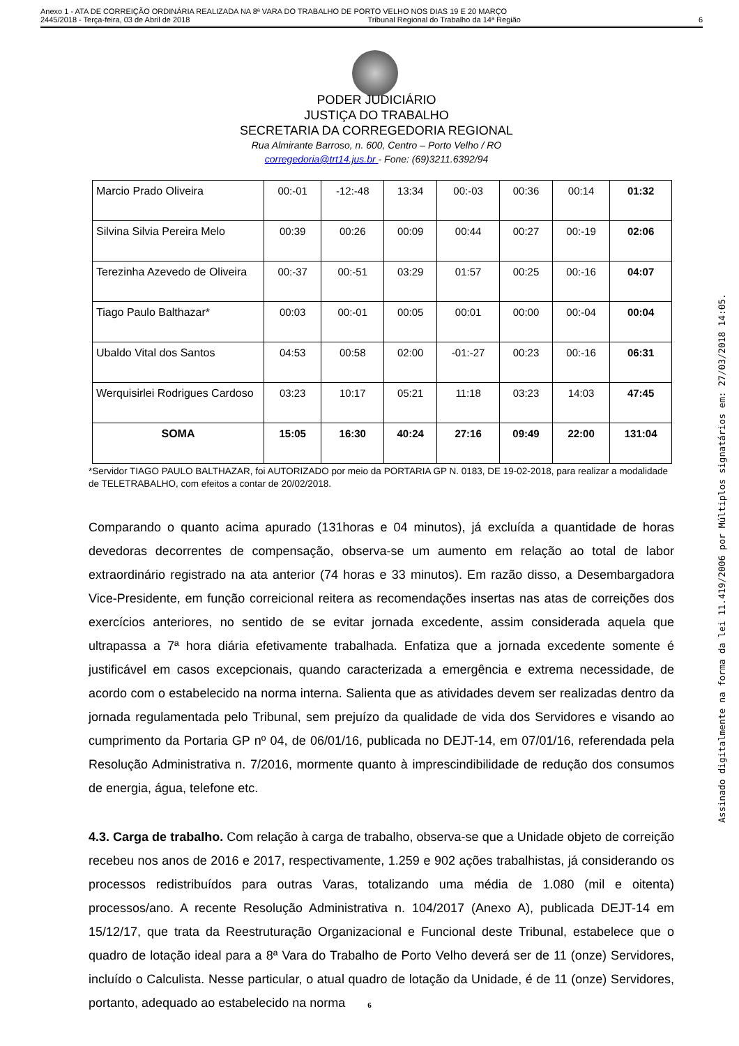Anexo 1 - ATA DE CORREIÇÃO ORDINÁRIA REALIZADA NA 8ª VARA DO TRABALHO DE PORTO VELHO NOS DIAS 19 E 20 MARÇO
2445/2018 - Terça-feira, 03 de Abril de 2018 Tribunal Regional do Trabalho da 14ª Região 6
PODER JUDICIÁRIO
JUSTIÇA DO TRABALHO
SECRETARIA DA CORREGEDORIA REGIONAL
Rua Almirante Barroso, n. 600, Centro – Porto Velho / RO
corregedoria@trt14.jus.br - Fone: (69)3211.6392/94
| Marcio Prado Oliveira | 00:-01 | -12:-48 | 13:34 | 00:-03 | 00:36 | 00:14 | 01:32 |
| Silvina Silvia Pereira Melo | 00:39 | 00:26 | 00:09 | 00:44 | 00:27 | 00:-19 | 02:06 |
| Terezinha Azevedo de Oliveira | 00:-37 | 00:-51 | 03:29 | 01:57 | 00:25 | 00:-16 | 04:07 |
| Tiago Paulo Balthazar* | 00:03 | 00:-01 | 00:05 | 00:01 | 00:00 | 00:-04 | 00:04 |
| Ubaldo Vital dos Santos | 04:53 | 00:58 | 02:00 | -01:-27 | 00:23 | 00:-16 | 06:31 |
| Werquisirlei Rodrigues Cardoso | 03:23 | 10:17 | 05:21 | 11:18 | 03:23 | 14:03 | 47:45 |
| SOMA | 15:05 | 16:30 | 40:24 | 27:16 | 09:49 | 22:00 | 131:04 |
*Servidor TIAGO PAULO BALTHAZAR, foi AUTORIZADO por meio da PORTARIA GP N. 0183, DE 19-02-2018, para realizar a modalidade de TELETRABALHO, com efeitos a contar de 20/02/2018.
Comparando o quanto acima apurado (131horas e 04 minutos), já excluída a quantidade de horas devedoras decorrentes de compensação, observa-se um aumento em relação ao total de labor extraordinário registrado na ata anterior (74 horas e 33 minutos). Em razão disso, a Desembargadora Vice-Presidente, em função correicional reitera as recomendações insertas nas atas de correições dos exercícios anteriores, no sentido de se evitar jornada excedente, assim considerada aquela que ultrapassa a 7ª hora diária efetivamente trabalhada. Enfatiza que a jornada excedente somente é justificável em casos excepcionais, quando caracterizada a emergência e extrema necessidade, de acordo com o estabelecido na norma interna. Salienta que as atividades devem ser realizadas dentro da jornada regulamentada pelo Tribunal, sem prejuízo da qualidade de vida dos Servidores e visando ao cumprimento da Portaria GP nº 04, de 06/01/16, publicada no DEJT-14, em 07/01/16, referendada pela Resolução Administrativa n. 7/2016, mormente quanto à imprescindibilidade de redução dos consumos de energia, água, telefone etc.
4.3. Carga de trabalho. Com relação à carga de trabalho, observa-se que a Unidade objeto de correição recebeu nos anos de 2016 e 2017, respectivamente, 1.259 e 902 ações trabalhistas, já considerando os processos redistribuídos para outras Varas, totalizando uma média de 1.080 (mil e oitenta) processos/ano. A recente Resolução Administrativa n. 104/2017 (Anexo A), publicada DEJT-14 em 15/12/17, que trata da Reestruturação Organizacional e Funcional deste Tribunal, estabelece que o quadro de lotação ideal para a 8ª Vara do Trabalho de Porto Velho deverá ser de 11 (onze) Servidores, incluído o Calculista. Nesse particular, o atual quadro de lotação da Unidade, é de 11 (onze) Servidores, portanto, adequado ao estabelecido na norma
6
Assinado digitalmente na forma da lei 11.419/2006 por Múltiplos signatários em: 27/03/2018 14:05.